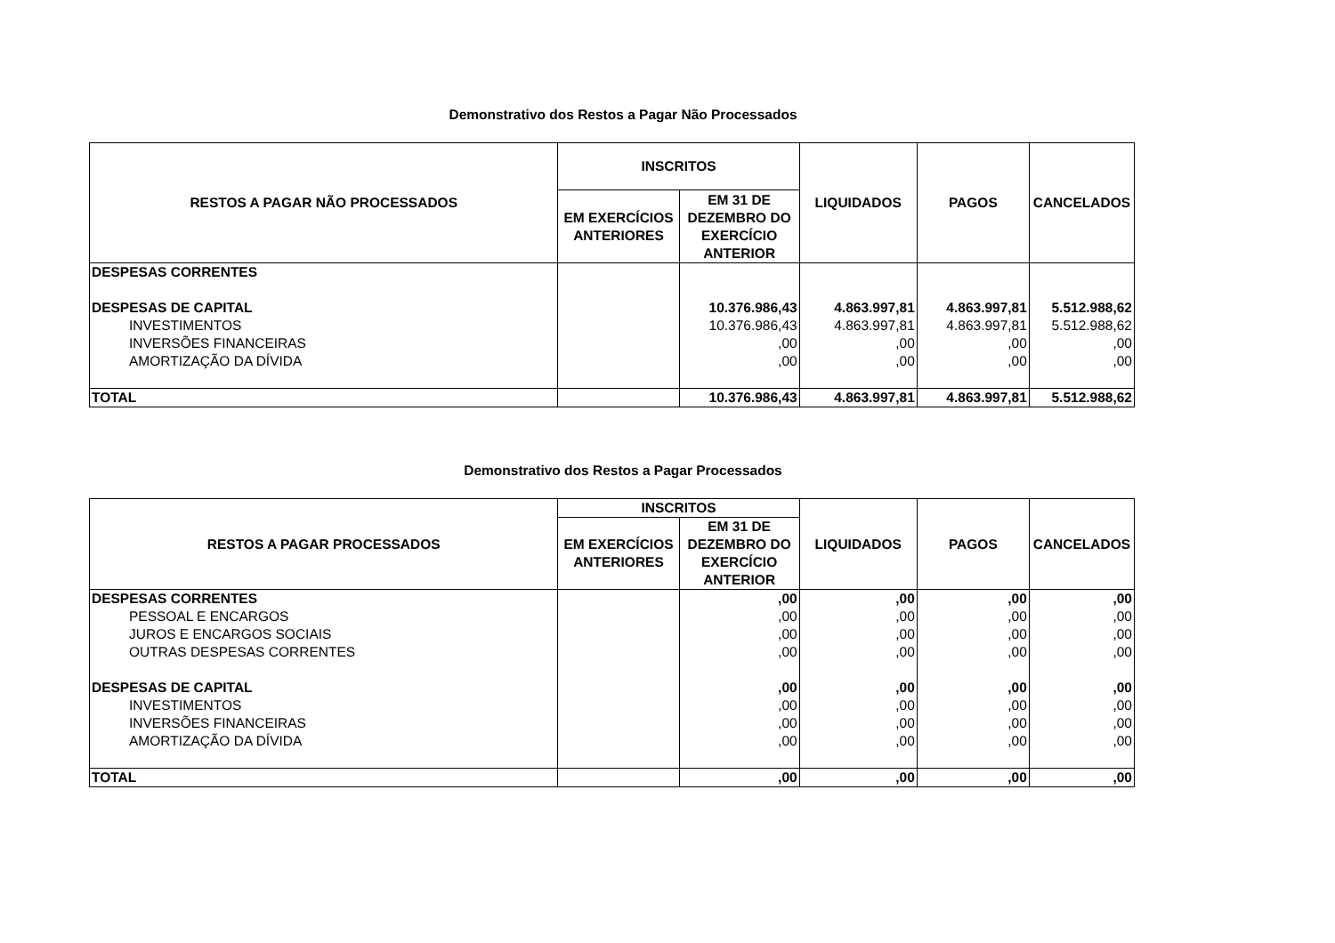Demonstrativo dos Restos a Pagar Não Processados
| RESTOS A PAGAR NÃO PROCESSADOS | INSCRITOS | | LIQUIDADOS | PAGOS | CANCELADOS |
| --- | --- | --- | --- | --- | --- |
| | EM EXERCÍCIOS ANTERIORES | EM 31 DE DEZEMBRO DO EXERCÍCIO ANTERIOR | | | |
| DESPESAS CORRENTES | | | | | |
| DESPESAS DE CAPITAL | | 10.376.986,43 | 4.863.997,81 | 4.863.997,81 | 5.512.988,62 |
| INVESTIMENTOS | | 10.376.986,43 | 4.863.997,81 | 4.863.997,81 | 5.512.988,62 |
| INVERSÕES FINANCEIRAS | | ,00 | ,00 | ,00 | ,00 |
| AMORTIZAÇÃO DA DÍVIDA | | ,00 | ,00 | ,00 | ,00 |
| TOTAL | | 10.376.986,43 | 4.863.997,81 | 4.863.997,81 | 5.512.988,62 |
Demonstrativo dos Restos a Pagar Processados
| RESTOS A PAGAR PROCESSADOS | INSCRITOS | | LIQUIDADOS | PAGOS | CANCELADOS |
| --- | --- | --- | --- | --- | --- |
| | EM EXERCÍCIOS ANTERIORES | EM 31 DE DEZEMBRO DO EXERCÍCIO ANTERIOR | | | |
| DESPESAS CORRENTES | | ,00 | ,00 | ,00 | ,00 |
| PESSOAL E ENCARGOS | | ,00 | ,00 | ,00 | ,00 |
| JUROS E ENCARGOS SOCIAIS | | ,00 | ,00 | ,00 | ,00 |
| OUTRAS DESPESAS CORRENTES | | ,00 | ,00 | ,00 | ,00 |
| DESPESAS DE CAPITAL | | ,00 | ,00 | ,00 | ,00 |
| INVESTIMENTOS | | ,00 | ,00 | ,00 | ,00 |
| INVERSÕES FINANCEIRAS | | ,00 | ,00 | ,00 | ,00 |
| AMORTIZAÇÃO DA DÍVIDA | | ,00 | ,00 | ,00 | ,00 |
| TOTAL | | ,00 | ,00 | ,00 | ,00 |